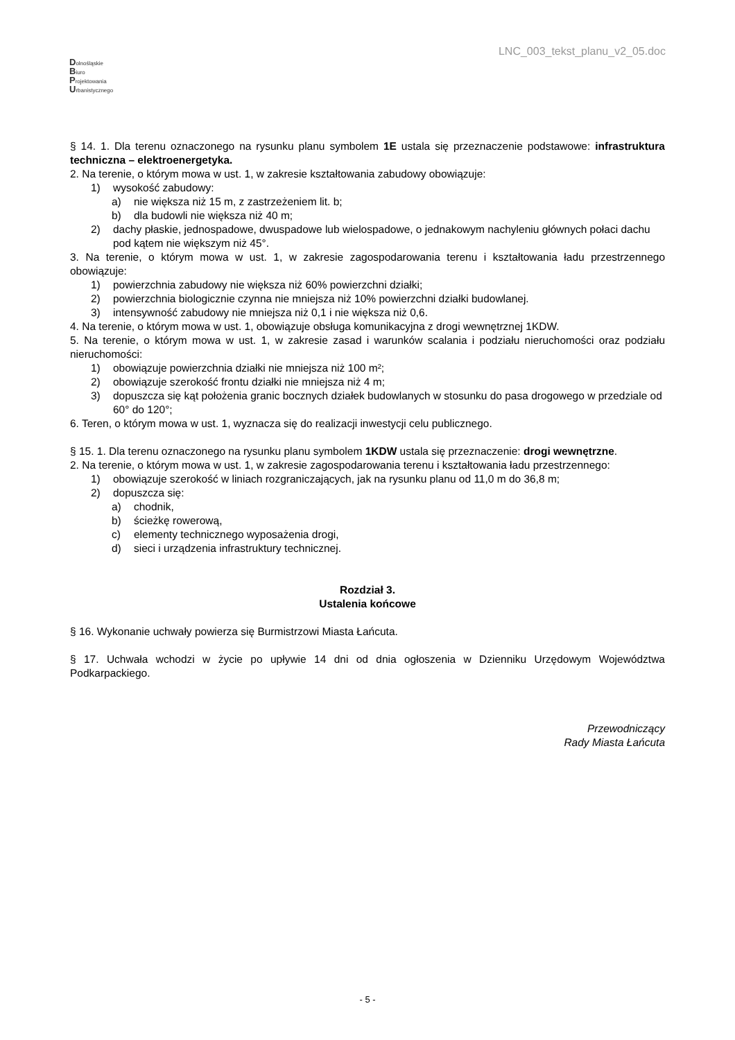LNC_003_tekst_planu_v2_05.doc
Dolnośląskie
Biuro
Projektowania
Urbanistycznego
§ 14. 1. Dla terenu oznaczonego na rysunku planu symbolem 1E ustala się przeznaczenie podstawowe: infrastruktura techniczna – elektroenergetyka.
2. Na terenie, o którym mowa w ust. 1, w zakresie kształtowania zabudowy obowiązuje:
1) wysokość zabudowy:
a) nie większa niż 15 m, z zastrzeżeniem lit. b;
b) dla budowli nie większa niż 40 m;
2) dachy płaskie, jednospadowe, dwuspadowe lub wielospadowe, o jednakowym nachyleniu głównych połaci dachu pod kątem nie większym niż 45°.
3. Na terenie, o którym mowa w ust. 1, w zakresie zagospodarowania terenu i kształtowania ładu przestrzennego obowiązuje:
1) powierzchnia zabudowy nie większa niż 60% powierzchni działki;
2) powierzchnia biologicznie czynna nie mniejsza niż 10% powierzchni działki budowlanej.
3) intensywność zabudowy nie mniejsza niż 0,1 i nie większa niż 0,6.
4. Na terenie, o którym mowa w ust. 1, obowiązuje obsługa komunikacyjna z drogi wewnętrznej 1KDW.
5. Na terenie, o którym mowa w ust. 1, w zakresie zasad i warunków scalania i podziału nieruchomości oraz podziału nieruchomości:
1) obowiązuje powierzchnia działki nie mniejsza niż 100 m²;
2) obowiązuje szerokość frontu działki nie mniejsza niż 4 m;
3) dopuszcza się kąt położenia granic bocznych działek budowlanych w stosunku do pasa drogowego w przedziale od 60° do 120°;
6. Teren, o którym mowa w ust. 1, wyznacza się do realizacji inwestycji celu publicznego.
§ 15. 1. Dla terenu oznaczonego na rysunku planu symbolem 1KDW ustala się przeznaczenie: drogi wewnętrzne.
2. Na terenie, o którym mowa w ust. 1, w zakresie zagospodarowania terenu i kształtowania ładu przestrzennego:
1) obowiązuje szerokość w liniach rozgraniczających, jak na rysunku planu od 11,0 m do 36,8 m;
2) dopuszcza się:
a) chodnik,
b) ścieżkę rowerową,
c) elementy technicznego wyposażenia drogi,
d) sieci i urządzenia infrastruktury technicznej.
Rozdział 3.
Ustalenia końcowe
§ 16. Wykonanie uchwały powierza się Burmistrzowi Miasta Łańcuta.
§ 17. Uchwała wchodzi w życie po upływie 14 dni od dnia ogłoszenia w Dzienniku Urzędowym Województwa Podkarpackiego.
Przewodniczący
Rady Miasta Łańcuta
- 5 -